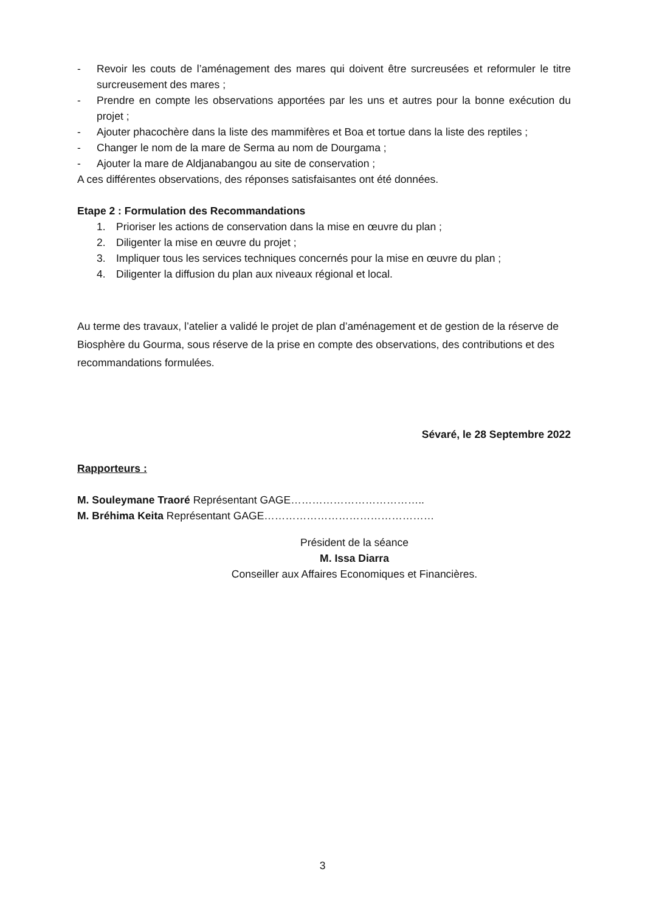- Revoir les couts de l’aménagement des mares qui doivent être surcreusées et reformuler le titre surcreusement des mares ;
- Prendre en compte les observations apportées par les uns et autres pour la bonne exécution du projet ;
- Ajouter phacochère dans la liste des mammifères et Boa et tortue dans la liste des reptiles ;
- Changer le nom de la mare de Serma au nom de Dourgama ;
- Ajouter la mare de Aldjanabangou au site de conservation ;
A ces différentes observations, des réponses satisfaisantes ont été données.
Etape 2 : Formulation des Recommandations
1. Prioriser les actions de conservation dans la mise en œuvre du plan ;
2. Diligenter la mise en œuvre du projet ;
3. Impliquer tous les services techniques concernés pour la mise en œuvre du plan ;
4. Diligenter la diffusion du plan aux niveaux régional et local.
Au terme des travaux, l’atelier a validé le projet de plan d’aménagement et de gestion de la réserve de Biosphère du Gourma, sous réserve de la prise en compte des observations, des contributions et des recommandations formulées.
Sévaré, le 28 Septembre 2022
Rapporteurs :
M. Souleymane Traoré Représentant GAGE………………………………..
M. Bréhima Keita Représentant GAGE…………………………………………
Président de la séance
M. Issa Diarra
Conseiller aux Affaires Economiques et Financières.
3